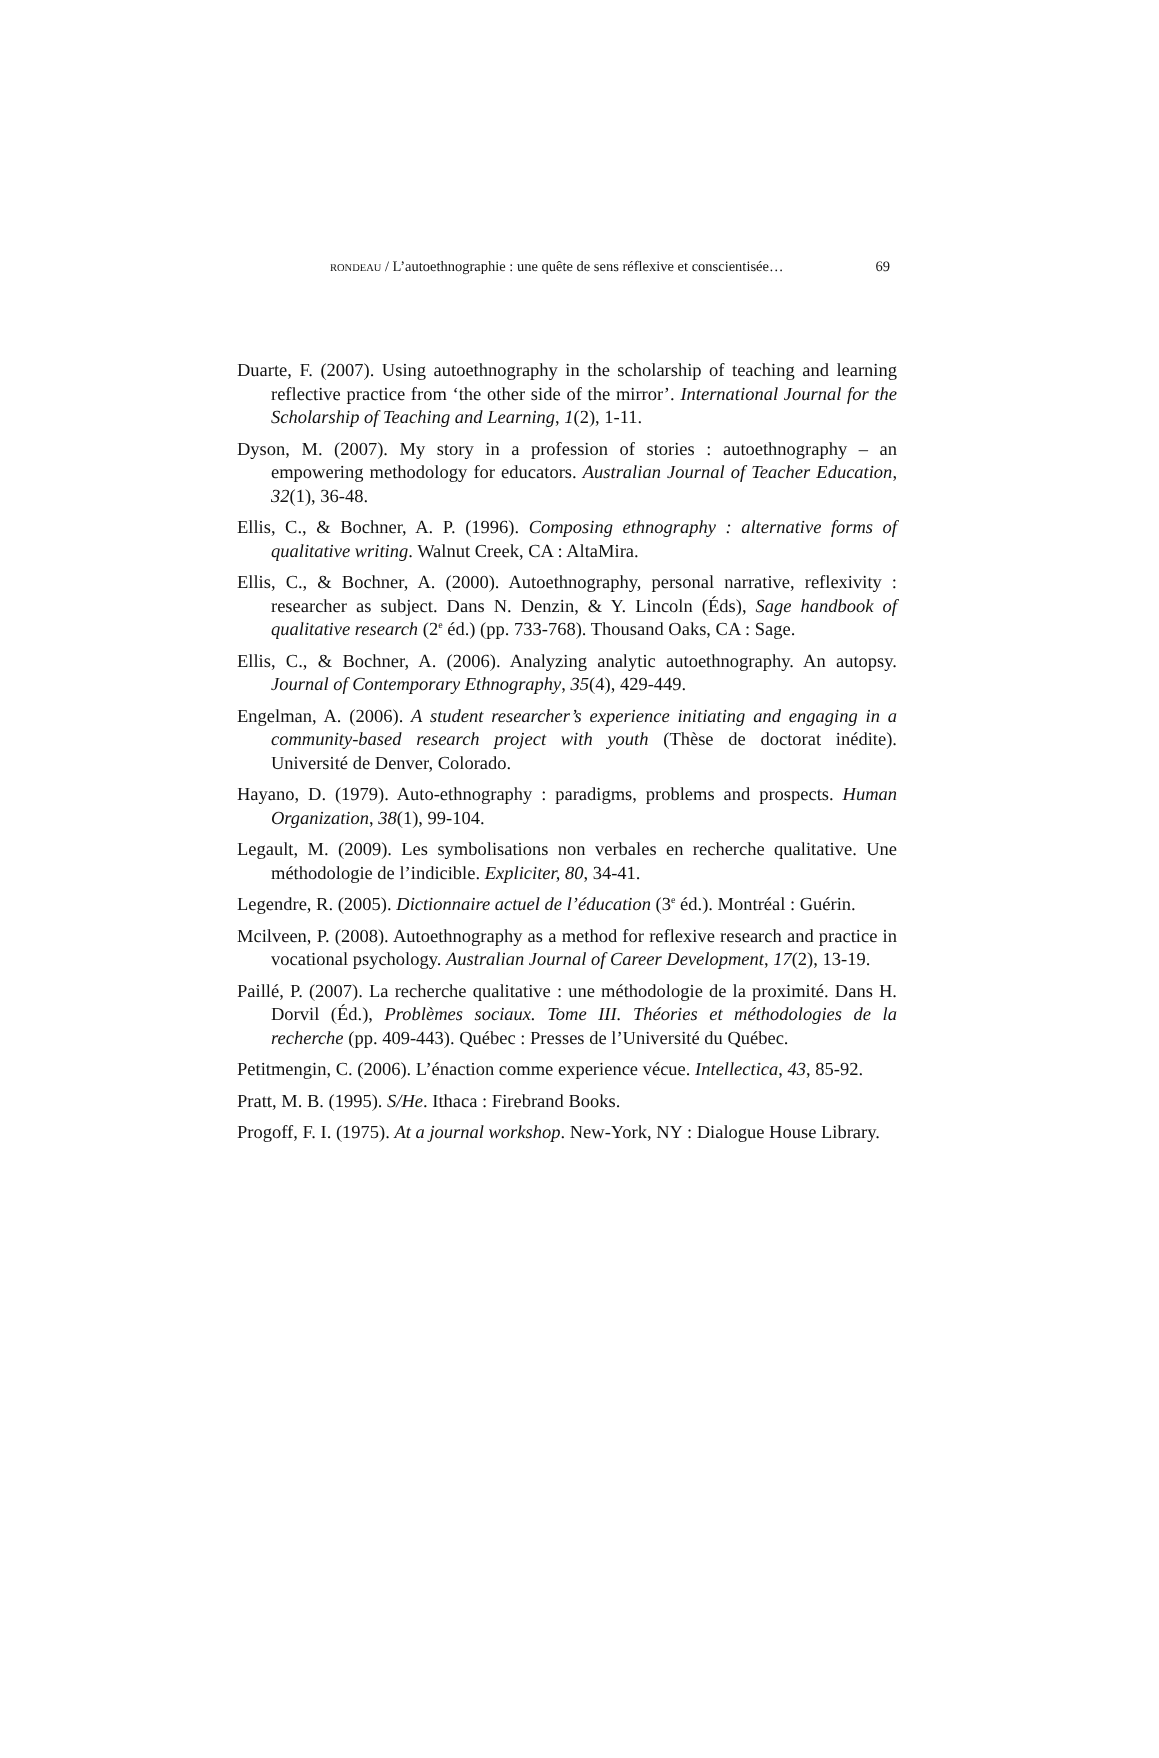RONDEAU / L’autoethnographie : une quête de sens réflexive et conscientisée… 69
Duarte, F. (2007). Using autoethnography in the scholarship of teaching and learning reflective practice from ‘the other side of the mirror’. International Journal for the Scholarship of Teaching and Learning, 1(2), 1-11.
Dyson, M. (2007). My story in a profession of stories : autoethnography – an empowering methodology for educators. Australian Journal of Teacher Education, 32(1), 36-48.
Ellis, C., & Bochner, A. P. (1996). Composing ethnography : alternative forms of qualitative writing. Walnut Creek, CA : AltaMira.
Ellis, C., & Bochner, A. (2000). Autoethnography, personal narrative, reflexivity : researcher as subject. Dans N. Denzin, & Y. Lincoln (Éds), Sage handbook of qualitative research (2<sup>e</sup> éd.) (pp. 733-768). Thousand Oaks, CA : Sage.
Ellis, C., & Bochner, A. (2006). Analyzing analytic autoethnography. An autopsy. Journal of Contemporary Ethnography, 35(4), 429-449.
Engelman, A. (2006). A student researcher’s experience initiating and engaging in a community-based research project with youth (Thèse de doctorat inédite). Université de Denver, Colorado.
Hayano, D. (1979). Auto-ethnography : paradigms, problems and prospects. Human Organization, 38(1), 99-104.
Legault, M. (2009). Les symbolisations non verbales en recherche qualitative. Une méthodologie de l’indicible. Expliciter, 80, 34-41.
Legendre, R. (2005). Dictionnaire actuel de l’éducation (3<sup>e</sup> éd.). Montréal : Guérin.
Mcilveen, P. (2008). Autoethnography as a method for reflexive research and practice in vocational psychology. Australian Journal of Career Development, 17(2), 13-19.
Paillé, P. (2007). La recherche qualitative : une méthodologie de la proximité. Dans H. Dorvil (Éd.), Problèmes sociaux. Tome III. Théories et méthodologies de la recherche (pp. 409-443). Québec : Presses de l’Université du Québec.
Petitmengin, C. (2006). L’énaction comme experience vécue. Intellectica, 43, 85-92.
Pratt, M. B. (1995). S/He. Ithaca : Firebrand Books.
Progoff, F. I. (1975). At a journal workshop. New-York, NY : Dialogue House Library.